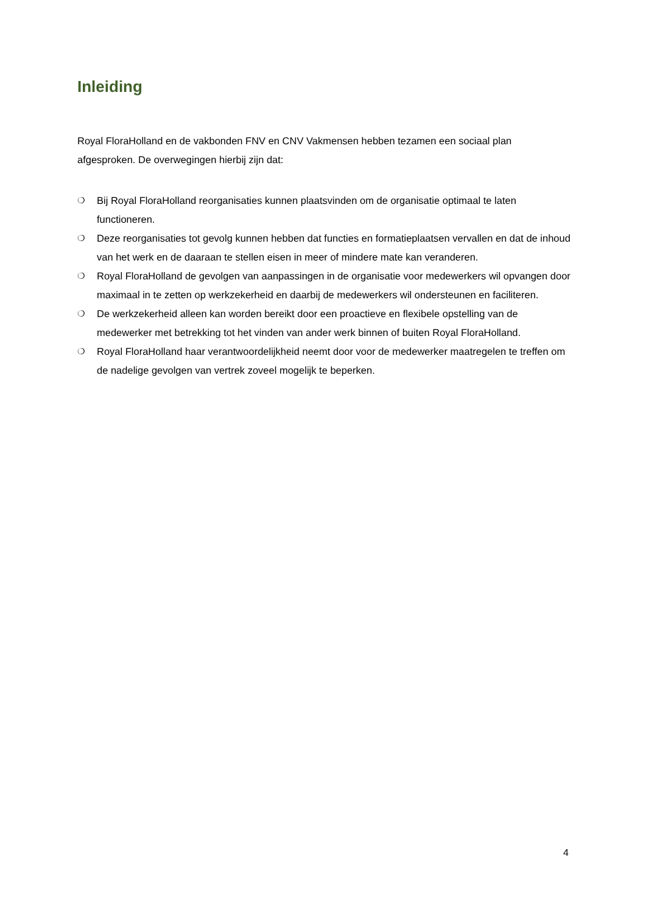Inleiding
Royal FloraHolland en de vakbonden FNV en CNV Vakmensen hebben tezamen een sociaal plan afgesproken. De overwegingen hierbij zijn dat:
❍ Bij Royal FloraHolland reorganisaties kunnen plaatsvinden om de organisatie optimaal te laten functioneren.
❍ Deze reorganisaties tot gevolg kunnen hebben dat functies en formatieplaatsen vervallen en dat de inhoud van het werk en de daaraan te stellen eisen in meer of mindere mate kan veranderen.
❍ Royal FloraHolland de gevolgen van aanpassingen in de organisatie voor medewerkers wil opvangen door maximaal in te zetten op werkzekerheid en daarbij de medewerkers wil ondersteunen en faciliteren.
❍ De werkzekerheid alleen kan worden bereikt door een proactieve en flexibele opstelling van de medewerker met betrekking tot het vinden van ander werk binnen of buiten Royal FloraHolland.
❍ Royal FloraHolland haar verantwoordelijkheid neemt door voor de medewerker maatregelen te treffen om de nadelige gevolgen van vertrek zoveel mogelijk te beperken.
4